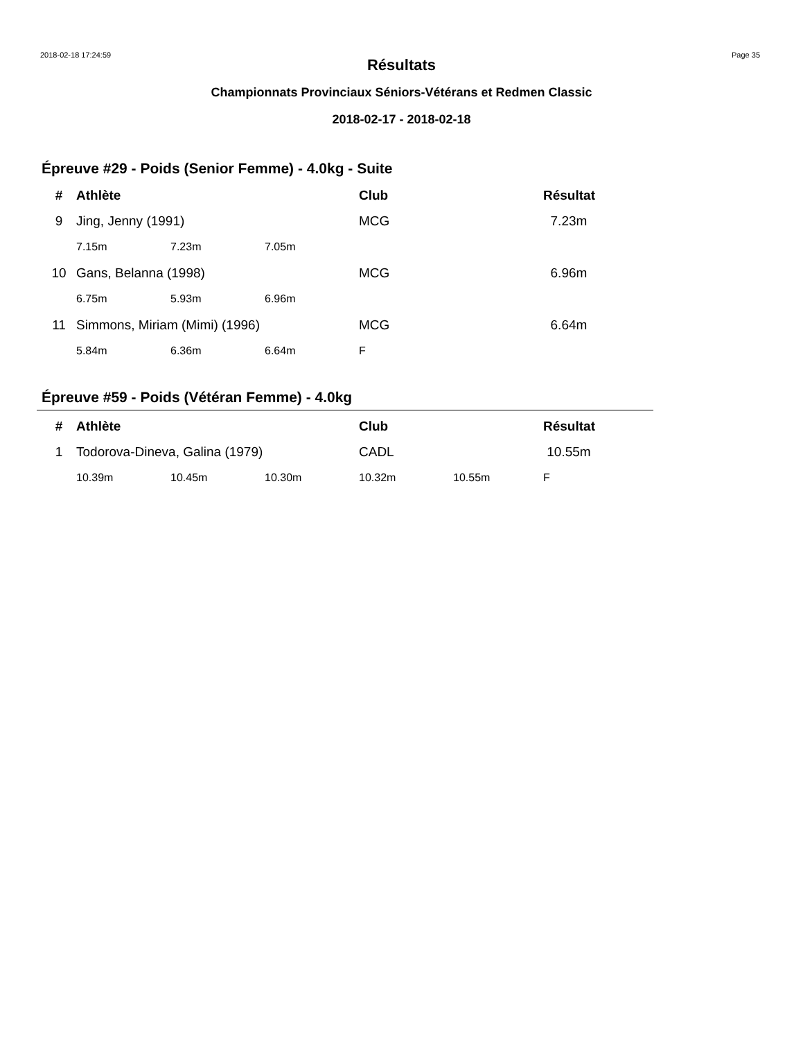2018-02-18 17:24:59 Page 35
Résultats
Championnats Provinciaux Séniors-Vétérans et Redmen Classic
2018-02-17 - 2018-02-18
Épreuve #29 - Poids (Senior Femme) - 4.0kg - Suite
| # | Athlète | | | Club | | Résultat |
| --- | --- | --- | --- | --- | --- | --- |
| 9 | Jing, Jenny (1991) | | | MCG | | 7.23m |
| | 7.15m | 7.23m | 7.05m | | | |
| 10 | Gans, Belanna (1998) | | | MCG | | 6.96m |
| | 6.75m | 5.93m | 6.96m | | | |
| 11 | Simmons, Miriam (Mimi) (1996) | | | MCG | | 6.64m |
| | 5.84m | 6.36m | 6.64m | F | | |
Épreuve #59 - Poids (Vétéran Femme) - 4.0kg
| # | Athlète | | | Club | | Résultat |
| --- | --- | --- | --- | --- | --- | --- |
| 1 | Todorova-Dineva, Galina (1979) | | | CADL | | 10.55m |
| | 10.39m | 10.45m | 10.30m | 10.32m | 10.55m | F |